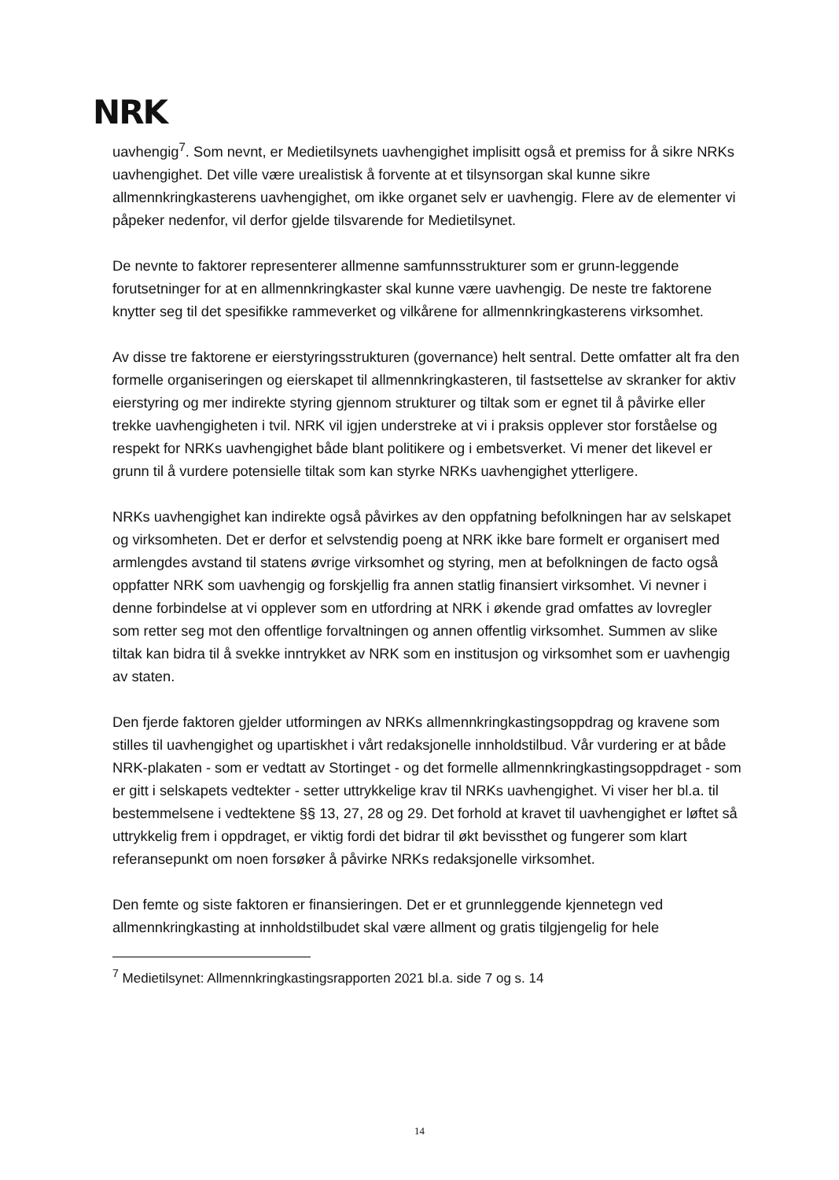NRK
uavhengig<sup>7</sup>. Som nevnt, er Medietilsynets uavhengighet implisitt også et premiss for å sikre NRKs uavhengighet. Det ville være urealistisk å forvente at et tilsynsorgan skal kunne sikre allmennkringkasterens uavhengighet, om ikke organet selv er uavhengig. Flere av de elementer vi påpeker nedenfor, vil derfor gjelde tilsvarende for Medietilsynet.
De nevnte to faktorer representerer allmenne samfunnsstrukturer som er grunn-leggende forutsetninger for at en allmennkringkaster skal kunne være uavhengig. De neste tre faktorene knytter seg til det spesifikke rammeverket og vilkårene for allmennkringkasterens virksomhet.
Av disse tre faktorene er eierstyringsstrukturen (governance) helt sentral. Dette omfatter alt fra den formelle organiseringen og eierskapet til allmennkringkasteren, til fastsettelse av skranker for aktiv eierstyring og mer indirekte styring gjennom strukturer og tiltak som er egnet til å påvirke eller trekke uavhengigheten i tvil. NRK vil igjen understreke at vi i praksis opplever stor forståelse og respekt for NRKs uavhengighet både blant politikere og i embetsverket. Vi mener det likevel er grunn til å vurdere potensielle tiltak som kan styrke NRKs uavhengighet ytterligere.
NRKs uavhengighet kan indirekte også påvirkes av den oppfatning befolkningen har av selskapet og virksomheten. Det er derfor et selvstendig poeng at NRK ikke bare formelt er organisert med armlengdes avstand til statens øvrige virksomhet og styring, men at befolkningen de facto også oppfatter NRK som uavhengig og forskjellig fra annen statlig finansiert virksomhet. Vi nevner i denne forbindelse at vi opplever som en utfordring at NRK i økende grad omfattes av lovregler som retter seg mot den offentlige forvaltningen og annen offentlig virksomhet. Summen av slike tiltak kan bidra til å svekke inntrykket av NRK som en institusjon og virksomhet som er uavhengig av staten.
Den fjerde faktoren gjelder utformingen av NRKs allmennkringkastingsoppdrag og kravene som stilles til uavhengighet og upartiskhet i vårt redaksjonelle innholdstilbud. Vår vurdering er at både NRK-plakaten - som er vedtatt av Stortinget - og det formelle allmennkringkastingsoppdraget - som er gitt i selskapets vedtekter - setter uttrykkelige krav til NRKs uavhengighet. Vi viser her bl.a. til bestemmelsene i vedtektene §§ 13, 27, 28 og 29. Det forhold at kravet til uavhengighet er løftet så uttrykkelig frem i oppdraget, er viktig fordi det bidrar til økt bevissthet og fungerer som klart referansepunkt om noen forsøker å påvirke NRKs redaksjonelle virksomhet.
Den femte og siste faktoren er finansieringen. Det er et grunnleggende kjennetegn ved allmennkringkasting at innholdstilbudet skal være allment og gratis tilgjengelig for hele
<sup>7</sup> Medietilsynet: Allmennkringkastingsrapporten 2021 bl.a. side 7 og s. 14
14